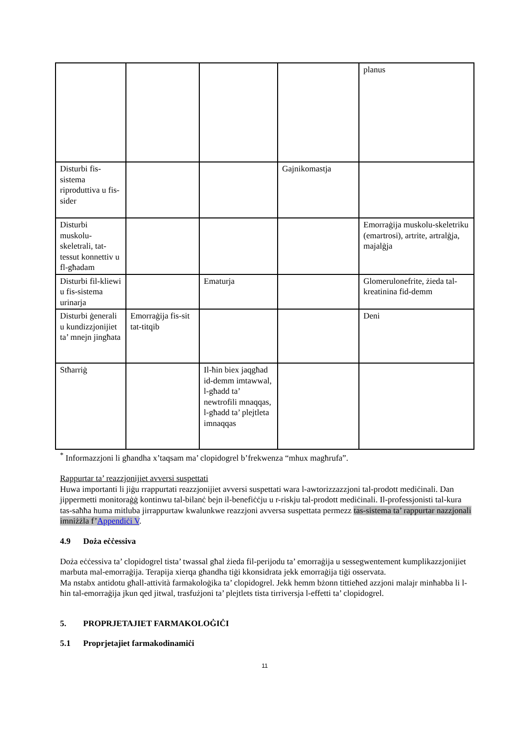| | | | | planus |
| Disturbi fis-sistema riproduttiva u fis-sider | | | Gajnikomastja | |
| Disturbi muskolu-skeletrali, tat-tessut konnettiv u fl-għadam | | | | Emorraġija muskolu-skeletriku (emartrosi), artrite, artralġja, majalġja |
| Disturbi fil-kliewi u fis-sistema urinarja | | Ematurja | | Glomerulonefrite, żieda tal-kreatinina fid-demm |
| Disturbi ġenerali u kundizzjonijiet ta’ mnejn jingħata | Emorraġija fis-sit tat-titqib | | | Deni |
| Stħarriġ | | Il-ħin biex jaqgħad id-demm imtawwal, l-għadd ta’ newtrofili mnaqqas, l-għadd ta’ plejtleta imnaqqas | | |
<sup>*</sup> Informazzjoni li għandha x’taqsam ma’ clopidogrel b’frekwenza “mhux magħrufa”.
Rappurtar ta’ reazzjonijiet avversi suspettati
Huwa importanti li jiġu rrappurtati reazzjonijiet avversi suspettati wara l-awtorizzazzjoni tal-prodott mediċinali. Dan jippermetti monitoraġġ kontinwu tal-bilanċ bejn il-benefiċċju u r-riskju tal-prodott mediċinali. Il-professjonisti tal-kura tas-saħħa huma mitluba jirrappurtaw kwalunkwe reazzjoni avversa suspettata permezz tas-sistema ta’ rappurtar nazzjonali imniżżla f’Appendiċi V.
4.9 Doża eċċessiva
Doża eċċessiva ta’ clopidogrel tista’ twassal għal żieda fil-perijodu ta’ emorraġija u sessegwentement kumplikazzjonijiet marbuta mal-emorraġija. Terapija xierqa għandha tiġi kkonsidrata jekk emorraġija tiġi osservata.
Ma nstabx antidotu għall-attività farmakoloġika ta’ clopidogrel. Jekk hemm bżonn tittieħed azzjoni malajr minħabba li l-ħin tal-emorraġija jkun qed jitwal, trasfużjoni ta’ plejtlets tista tirriversja l-effetti ta’ clopidogrel.
5. PROPRJETAJIET FARMAKOLOĠIĊI
5.1 Proprjetajiet farmakodinamiċi
11